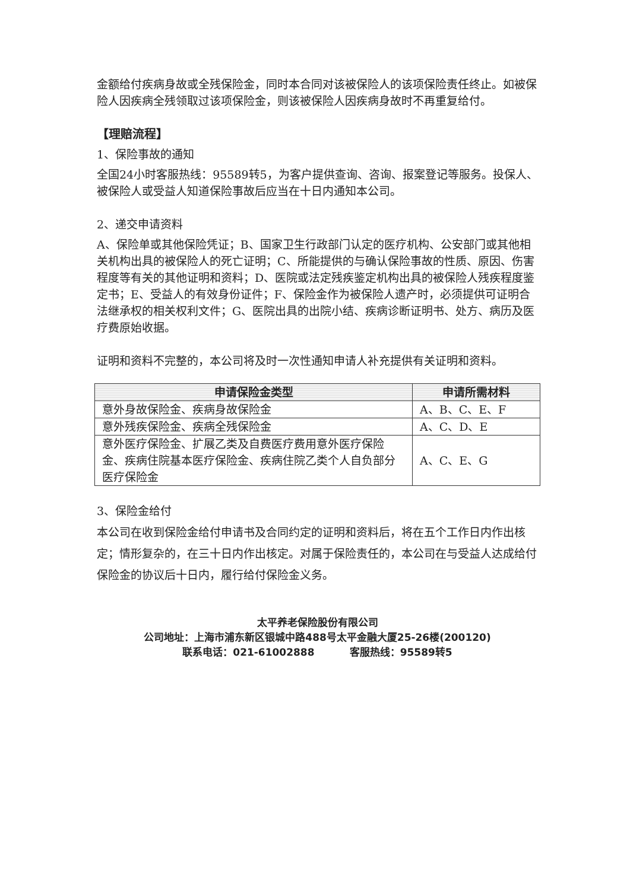金额给付疾病身故或全残保险金，同时本合同对该被保险人的该项保险责任终止。如被保险人因疾病全残领取过该项保险金，则该被保险人因疾病身故时不再重复给付。
【理赔流程】
1、保险事故的通知
全国24小时客服热线：95589转5，为客户提供查询、咨询、报案登记等服务。投保人、被保险人或受益人知道保险事故后应当在十日内通知本公司。
2、递交申请资料
A、保险单或其他保险凭证；B、国家卫生行政部门认定的医疗机构、公安部门或其他相关机构出具的被保险人的死亡证明；C、所能提供的与确认保险事故的性质、原因、伤害程度等有关的其他证明和资料；D、医院或法定残疾鉴定机构出具的被保险人残疾程度鉴定书；E、受益人的有效身份证件；F、保险金作为被保险人遗产时，必须提供可证明合法继承权的相关权利文件；G、医院出具的出院小结、疾病诊断证明书、处方、病历及医疗费原始收据。
证明和资料不完整的，本公司将及时一次性通知申请人补充提供有关证明和资料。
| 申请保险金类型 | 申请所需材料 |
| --- | --- |
| 意外身故保险金、疾病身故保险金 | A、B、C、E、F |
| 意外残疾保险金、疾病全残保险金 | A、C、D、E |
| 意外医疗保险金、扩展乙类及自费医疗费用意外医疗保险金、疾病住院基本医疗保险金、疾病住院乙类个人自负部分医疗保险金 | A、C、E、G |
3、保险金给付
本公司在收到保险金给付申请书及合同约定的证明和资料后，将在五个工作日内作出核定；情形复杂的，在三十日内作出核定。对属于保险责任的，本公司在与受益人达成给付保险金的协议后十日内，履行给付保险金义务。
太平养老保险股份有限公司
公司地址：上海市浦东新区银城中路488号太平金融大厦25-26楼(200120)
联系电话：021-61002888 客服热线：95589转5